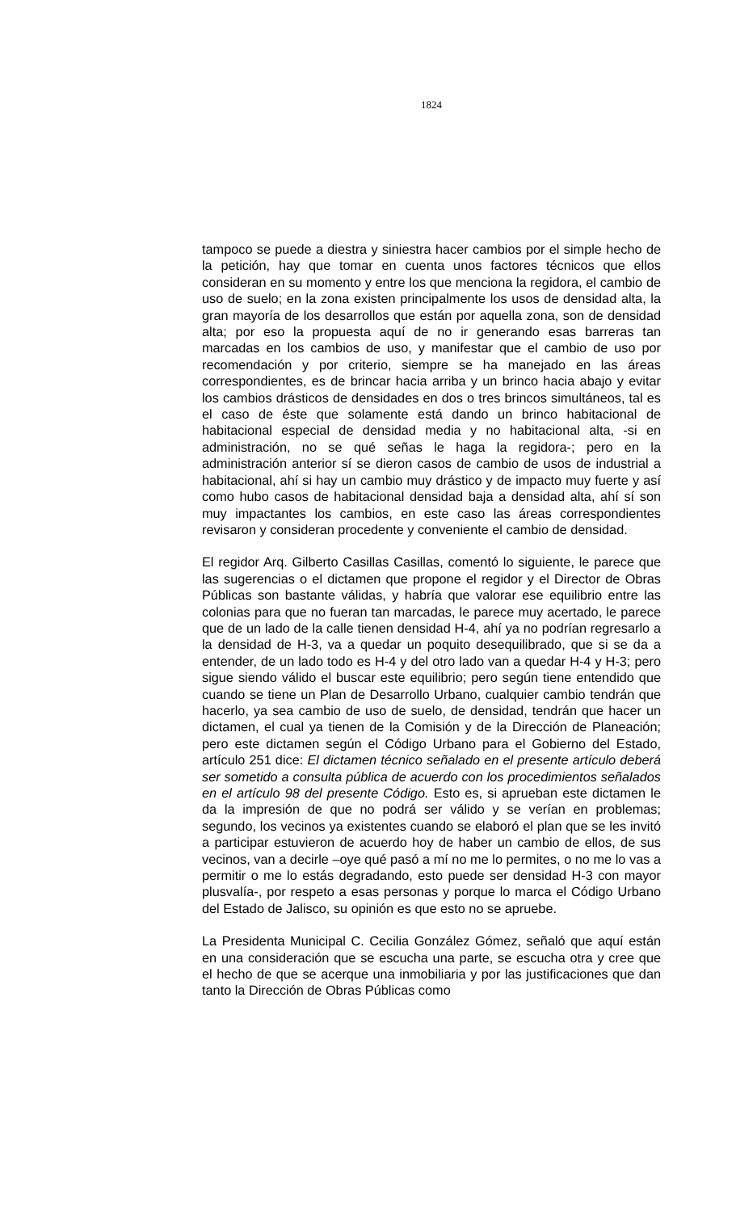1824
tampoco se puede a diestra y siniestra hacer cambios por el simple hecho de la petición, hay que tomar en cuenta unos factores técnicos que ellos consideran en su momento y entre los que menciona la regidora, el cambio de uso de suelo; en la zona existen principalmente los usos de densidad alta, la gran mayoría de los desarrollos que están por aquella zona, son de densidad alta; por eso la propuesta aquí de no ir generando esas barreras tan marcadas en los cambios de uso, y manifestar que el cambio de uso por recomendación y por criterio, siempre se ha manejado en las áreas correspondientes, es de brincar hacia arriba y un brinco hacia abajo y evitar los cambios drásticos de densidades en dos o tres brincos simultáneos, tal es el caso de éste que solamente está dando un brinco habitacional de habitacional especial de densidad media y no habitacional alta, -si en administración, no se qué señas le haga la regidora-; pero en la administración anterior sí se dieron casos de cambio de usos de industrial a habitacional, ahí si hay un cambio muy drástico y de impacto muy fuerte y así como hubo casos de habitacional densidad baja a densidad alta, ahí sí son muy impactantes los cambios, en este caso las áreas correspondientes revisaron y consideran procedente y conveniente el cambio de densidad.
El regidor Arq. Gilberto Casillas Casillas, comentó lo siguiente, le parece que las sugerencias o el dictamen que propone el regidor y el Director de Obras Públicas son bastante válidas, y habría que valorar ese equilibrio entre las colonias para que no fueran tan marcadas, le parece muy acertado, le parece que de un lado de la calle tienen densidad H-4, ahí ya no podrían regresarlo a la densidad de H-3, va a quedar un poquito desequilibrado, que si se da a entender, de un lado todo es H-4 y del otro lado van a quedar H-4 y H-3; pero sigue siendo válido el buscar este equilibrio; pero según tiene entendido que cuando se tiene un Plan de Desarrollo Urbano, cualquier cambio tendrán que hacerlo, ya sea cambio de uso de suelo, de densidad, tendrán que hacer un dictamen, el cual ya tienen de la Comisión y de la Dirección de Planeación; pero este dictamen según el Código Urbano para el Gobierno del Estado, artículo 251 dice: El dictamen técnico señalado en el presente artículo deberá ser sometido a consulta pública de acuerdo con los procedimientos señalados en el artículo 98 del presente Código. Esto es, si aprueban este dictamen le da la impresión de que no podrá ser válido y se verían en problemas; segundo, los vecinos ya existentes cuando se elaboró el plan que se les invitó a participar estuvieron de acuerdo hoy de haber un cambio de ellos, de sus vecinos, van a decirle –oye qué pasó a mí no me lo permites, o no me lo vas a permitir o me lo estás degradando, esto puede ser densidad H-3 con mayor plusvalía-, por respeto a esas personas y porque lo marca el Código Urbano del Estado de Jalisco, su opinión es que esto no se apruebe.
La Presidenta Municipal C. Cecilia González Gómez, señaló que aquí están en una consideración que se escucha una parte, se escucha otra y cree que el hecho de que se acerque una inmobiliaria y por las justificaciones que dan tanto la Dirección de Obras Públicas como